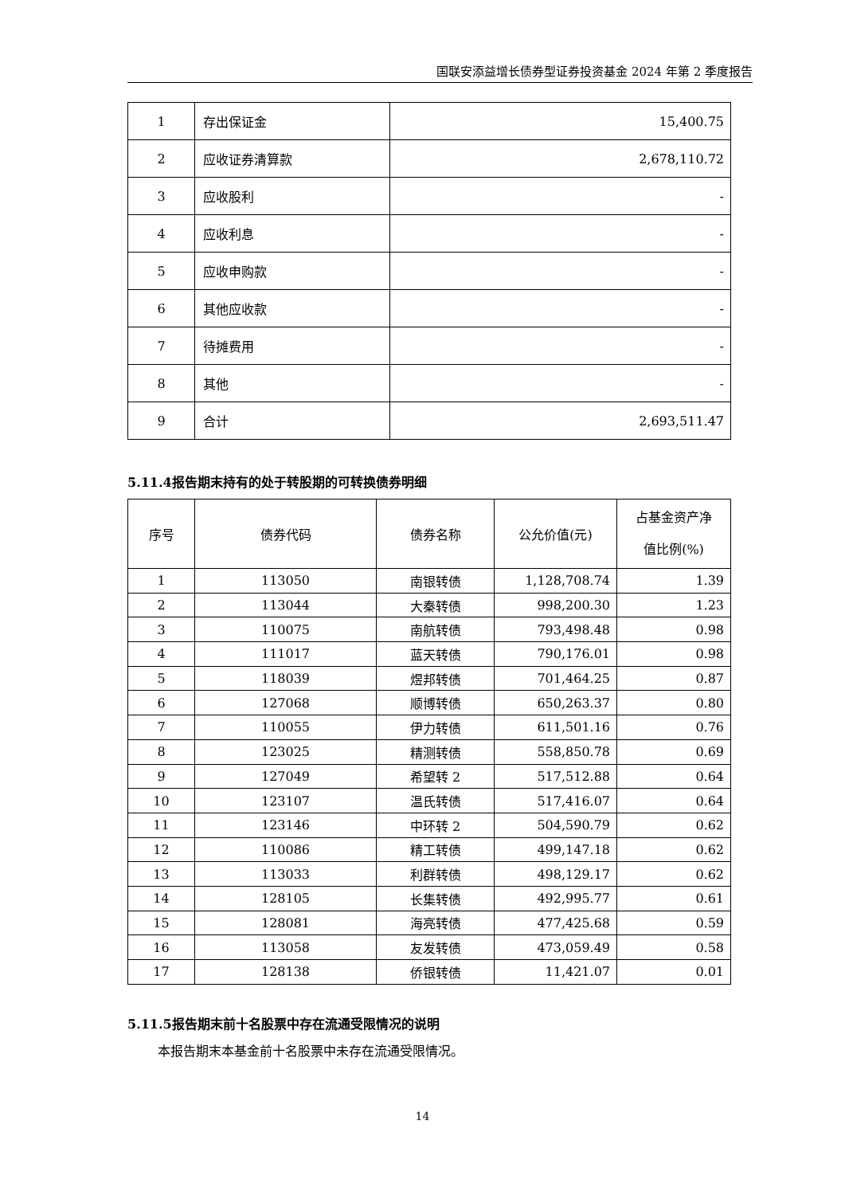国联安添益增长债券型证券投资基金 2024 年第 2 季度报告
| 1 | 存出保证金 | 15,400.75 |
| 2 | 应收证券清算款 | 2,678,110.72 |
| 3 | 应收股利 | - |
| 4 | 应收利息 | - |
| 5 | 应收申购款 | - |
| 6 | 其他应收款 | - |
| 7 | 待摊费用 | - |
| 8 | 其他 | - |
| 9 | 合计 | 2,693,511.47 |
5.11.4报告期末持有的处于转股期的可转换债券明细
| 序号 | 债券代码 | 债券名称 | 公允价值(元) | 占基金资产净 值比例(%) |
| --- | --- | --- | --- | --- |
| 1 | 113050 | 南银转债 | 1,128,708.74 | 1.39 |
| 2 | 113044 | 大秦转债 | 998,200.30 | 1.23 |
| 3 | 110075 | 南航转债 | 793,498.48 | 0.98 |
| 4 | 111017 | 蓝天转债 | 790,176.01 | 0.98 |
| 5 | 118039 | 煜邦转债 | 701,464.25 | 0.87 |
| 6 | 127068 | 顺博转债 | 650,263.37 | 0.80 |
| 7 | 110055 | 伊力转债 | 611,501.16 | 0.76 |
| 8 | 123025 | 精测转债 | 558,850.78 | 0.69 |
| 9 | 127049 | 希望转 2 | 517,512.88 | 0.64 |
| 10 | 123107 | 温氏转债 | 517,416.07 | 0.64 |
| 11 | 123146 | 中环转 2 | 504,590.79 | 0.62 |
| 12 | 110086 | 精工转债 | 499,147.18 | 0.62 |
| 13 | 113033 | 利群转债 | 498,129.17 | 0.62 |
| 14 | 128105 | 长集转债 | 492,995.77 | 0.61 |
| 15 | 128081 | 海亮转债 | 477,425.68 | 0.59 |
| 16 | 113058 | 友发转债 | 473,059.49 | 0.58 |
| 17 | 128138 | 侨银转债 | 11,421.07 | 0.01 |
5.11.5报告期末前十名股票中存在流通受限情况的说明
本报告期末本基金前十名股票中未存在流通受限情况。
14